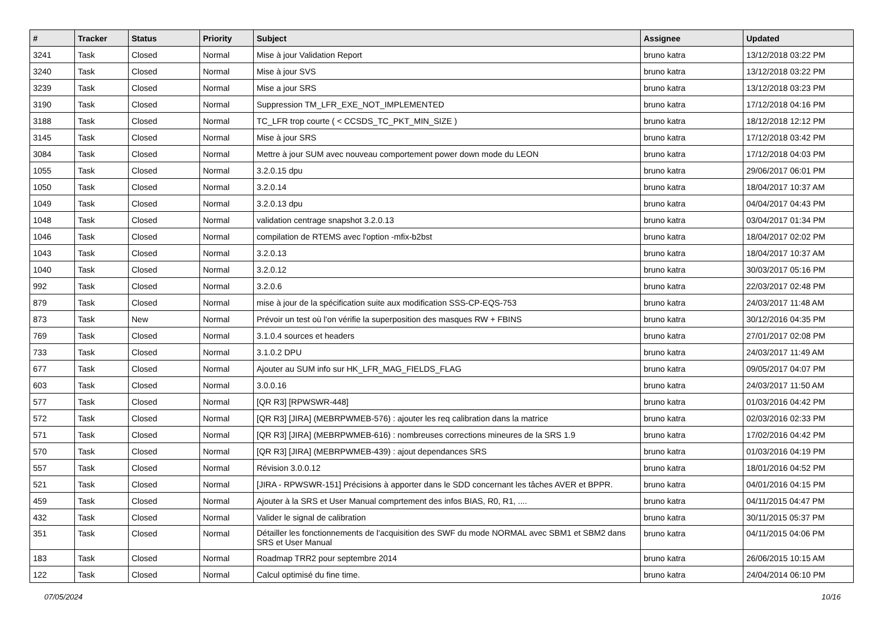| # | Tracker | Status | Priority | Subject | Assignee | Updated |
| --- | --- | --- | --- | --- | --- | --- |
| 3241 | Task | Closed | Normal | Mise à jour Validation Report | bruno katra | 13/12/2018 03:22 PM |
| 3240 | Task | Closed | Normal | Mise à jour SVS | bruno katra | 13/12/2018 03:22 PM |
| 3239 | Task | Closed | Normal | Mise a jour SRS | bruno katra | 13/12/2018 03:23 PM |
| 3190 | Task | Closed | Normal | Suppression TM_LFR_EXE_NOT_IMPLEMENTED | bruno katra | 17/12/2018 04:16 PM |
| 3188 | Task | Closed | Normal | TC_LFR trop courte ( < CCSDS_TC_PKT_MIN_SIZE ) | bruno katra | 18/12/2018 12:12 PM |
| 3145 | Task | Closed | Normal | Mise à jour SRS | bruno katra | 17/12/2018 03:42 PM |
| 3084 | Task | Closed | Normal | Mettre à jour SUM avec nouveau comportement power down mode du LEON | bruno katra | 17/12/2018 04:03 PM |
| 1055 | Task | Closed | Normal | 3.2.0.15 dpu | bruno katra | 29/06/2017 06:01 PM |
| 1050 | Task | Closed | Normal | 3.2.0.14 | bruno katra | 18/04/2017 10:37 AM |
| 1049 | Task | Closed | Normal | 3.2.0.13 dpu | bruno katra | 04/04/2017 04:43 PM |
| 1048 | Task | Closed | Normal | validation centrage snapshot 3.2.0.13 | bruno katra | 03/04/2017 01:34 PM |
| 1046 | Task | Closed | Normal | compilation de RTEMS avec l'option -mfix-b2bst | bruno katra | 18/04/2017 02:02 PM |
| 1043 | Task | Closed | Normal | 3.2.0.13 | bruno katra | 18/04/2017 10:37 AM |
| 1040 | Task | Closed | Normal | 3.2.0.12 | bruno katra | 30/03/2017 05:16 PM |
| 992 | Task | Closed | Normal | 3.2.0.6 | bruno katra | 22/03/2017 02:48 PM |
| 879 | Task | Closed | Normal | mise à jour de la spécification suite aux modification SSS-CP-EQS-753 | bruno katra | 24/03/2017 11:48 AM |
| 873 | Task | New | Normal | Prévoir un test où l'on vérifie la superposition des masques RW + FBINS | bruno katra | 30/12/2016 04:35 PM |
| 769 | Task | Closed | Normal | 3.1.0.4 sources et headers | bruno katra | 27/01/2017 02:08 PM |
| 733 | Task | Closed | Normal | 3.1.0.2 DPU | bruno katra | 24/03/2017 11:49 AM |
| 677 | Task | Closed | Normal | Ajouter au SUM info sur HK_LFR_MAG_FIELDS_FLAG | bruno katra | 09/05/2017 04:07 PM |
| 603 | Task | Closed | Normal | 3.0.0.16 | bruno katra | 24/03/2017 11:50 AM |
| 577 | Task | Closed | Normal | [QR R3] [RPWSWR-448] | bruno katra | 01/03/2016 04:42 PM |
| 572 | Task | Closed | Normal | [QR R3] [JIRA] (MEBRPWMEB-576) : ajouter les req calibration dans la matrice | bruno katra | 02/03/2016 02:33 PM |
| 571 | Task | Closed | Normal | [QR R3] [JIRA] (MEBRPWMEB-616) : nombreuses corrections mineures de la SRS 1.9 | bruno katra | 17/02/2016 04:42 PM |
| 570 | Task | Closed | Normal | [QR R3] [JIRA] (MEBRPWMEB-439) : ajout dependances SRS | bruno katra | 01/03/2016 04:19 PM |
| 557 | Task | Closed | Normal | Révision 3.0.0.12 | bruno katra | 18/01/2016 04:52 PM |
| 521 | Task | Closed | Normal | [JIRA - RPWSWR-151] Précisions à apporter dans le SDD concernant les tâches AVER et BPPR. | bruno katra | 04/01/2016 04:15 PM |
| 459 | Task | Closed | Normal | Ajouter à la SRS et User Manual comprtement des infos BIAS, R0, R1, .... | bruno katra | 04/11/2015 04:47 PM |
| 432 | Task | Closed | Normal | Valider le signal de calibration | bruno katra | 30/11/2015 05:37 PM |
| 351 | Task | Closed | Normal | Détailler les fonctionnements de l'acquisition des SWF du mode NORMAL avec SBM1 et SBM2 dans SRS et User Manual | bruno katra | 04/11/2015 04:06 PM |
| 183 | Task | Closed | Normal | Roadmap TRR2 pour septembre 2014 | bruno katra | 26/06/2015 10:15 AM |
| 122 | Task | Closed | Normal | Calcul optimisé du fine time. | bruno katra | 24/04/2014 06:10 PM |
07/05/2024 10/16